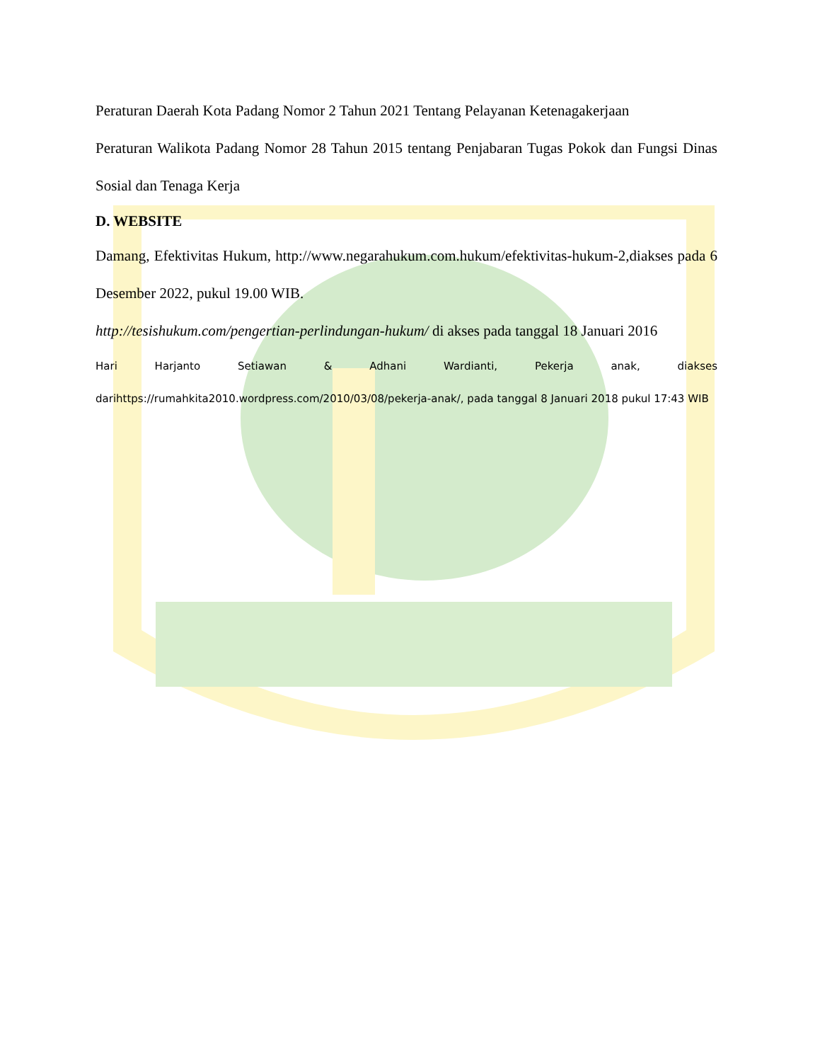Peraturan Daerah Kota Padang Nomor 2 Tahun 2021 Tentang Pelayanan Ketenagakerjaan
Peraturan Walikota Padang Nomor 28 Tahun 2015 tentang Penjabaran Tugas Pokok dan Fungsi Dinas Sosial dan Tenaga Kerja
D. WEBSITE
Damang, Efektivitas Hukum, http://www.negarahukum.com.hukum/efektivitas-hukum-2,diakses pada 6 Desember 2022, pukul 19.00 WIB.
http://tesishukum.com/pengertian-perlindungan-hukum/ di akses pada tanggal 18 Januari 2016
Hari Harjanto Setiawan & Adhani Wardianti, Pekerja anak, diakses darihttps://rumahkita2010.wordpress.com/2010/03/08/pekerja-anak/, pada tanggal 8 Januari 2018 pukul 17:43 WIB